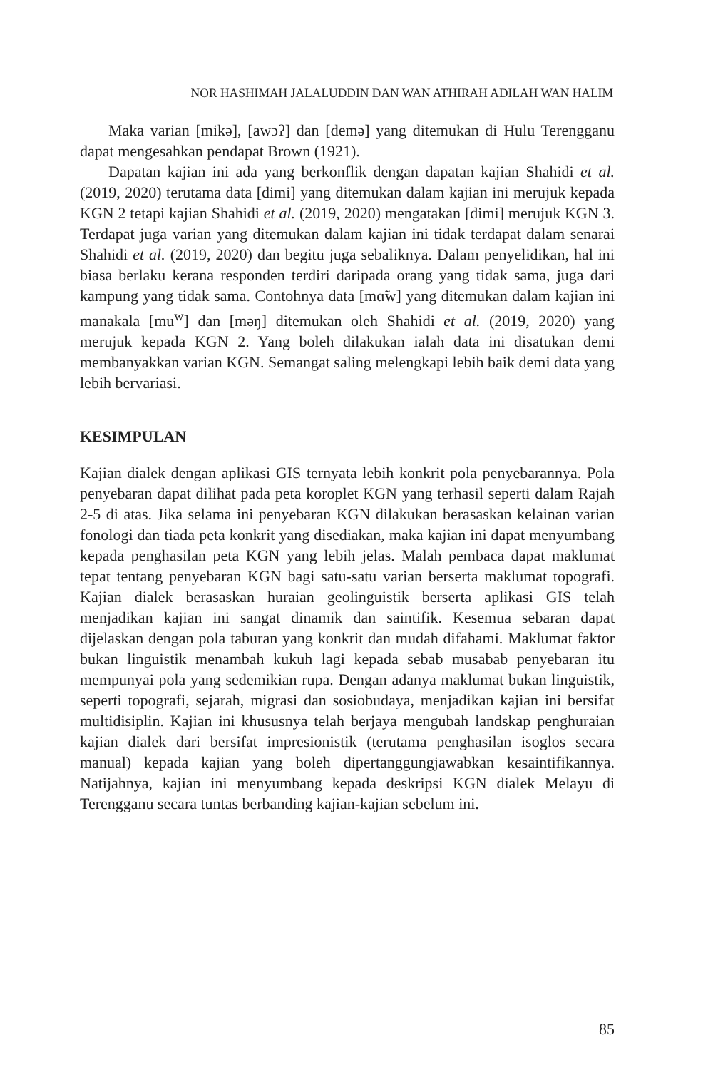NOR HASHIMAH JALALUDDIN DAN WAN ATHIRAH ADILAH WAN HALIM
Maka varian [mikə], [awɔʔ] dan [demə] yang ditemukan di Hulu Terengganu dapat mengesahkan pendapat Brown (1921).
Dapatan kajian ini ada yang berkonflik dengan dapatan kajian Shahidi et al. (2019, 2020) terutama data [dimi] yang ditemukan dalam kajian ini merujuk kepada KGN 2 tetapi kajian Shahidi et al. (2019, 2020) mengatakan [dimi] merujuk KGN 3. Terdapat juga varian yang ditemukan dalam kajian ini tidak terdapat dalam senarai Shahidi et al. (2019, 2020) dan begitu juga sebaliknya. Dalam penyelidikan, hal ini biasa berlaku kerana responden terdiri daripada orang yang tidak sama, juga dari kampung yang tidak sama. Contohnya data [mɑ̃w] yang ditemukan dalam kajian ini manakala [mu<sup>w</sup>] dan [məŋ] ditemukan oleh Shahidi et al. (2019, 2020) yang merujuk kepada KGN 2. Yang boleh dilakukan ialah data ini disatukan demi membanyakkan varian KGN. Semangat saling melengkapi lebih baik demi data yang lebih bervariasi.
KESIMPULAN
Kajian dialek dengan aplikasi GIS ternyata lebih konkrit pola penyebarannya. Pola penyebaran dapat dilihat pada peta koroplet KGN yang terhasil seperti dalam Rajah 2-5 di atas. Jika selama ini penyebaran KGN dilakukan berasaskan kelainan varian fonologi dan tiada peta konkrit yang disediakan, maka kajian ini dapat menyumbang kepada penghasilan peta KGN yang lebih jelas. Malah pembaca dapat maklumat tepat tentang penyebaran KGN bagi satu-satu varian berserta maklumat topografi. Kajian dialek berasaskan huraian geolinguistik berserta aplikasi GIS telah menjadikan kajian ini sangat dinamik dan saintifik. Kesemua sebaran dapat dijelaskan dengan pola taburan yang konkrit dan mudah difahami. Maklumat faktor bukan linguistik menambah kukuh lagi kepada sebab musabab penyebaran itu mempunyai pola yang sedemikian rupa. Dengan adanya maklumat bukan linguistik, seperti topografi, sejarah, migrasi dan sosiobudaya, menjadikan kajian ini bersifat multidisiplin. Kajian ini khususnya telah berjaya mengubah landskap penghuraian kajian dialek dari bersifat impresionistik (terutama penghasilan isoglos secara manual) kepada kajian yang boleh dipertanggungjawabkan kesaintifikannya. Natijahnya, kajian ini menyumbang kepada deskripsi KGN dialek Melayu di Terengganu secara tuntas berbanding kajian-kajian sebelum ini.
85